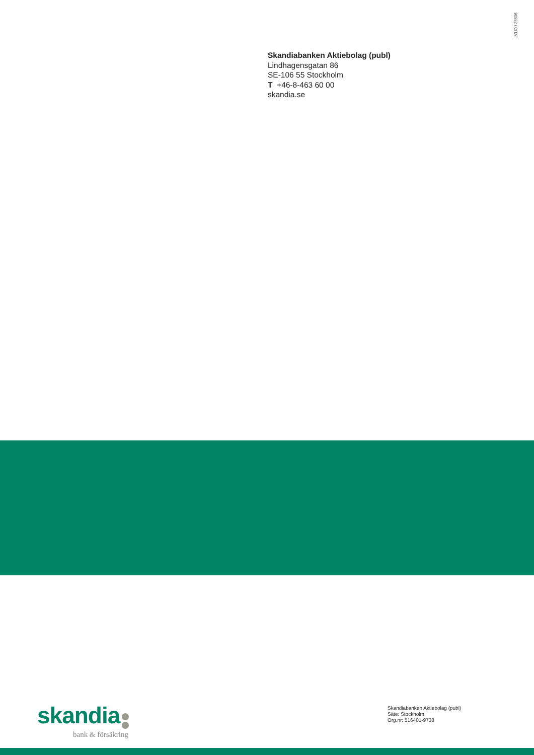90992 / CITAT
Skandiabanken Aktiebolag (publ)
Lindhagensgatan 86
SE-106 55 Stockholm
T +46-8-463 60 00
skandia.se
skandia
bank & försäkring
Skandiabanken Aktiebolag (publ)
Säte: Stockholm
Org.nr: 516401-9738